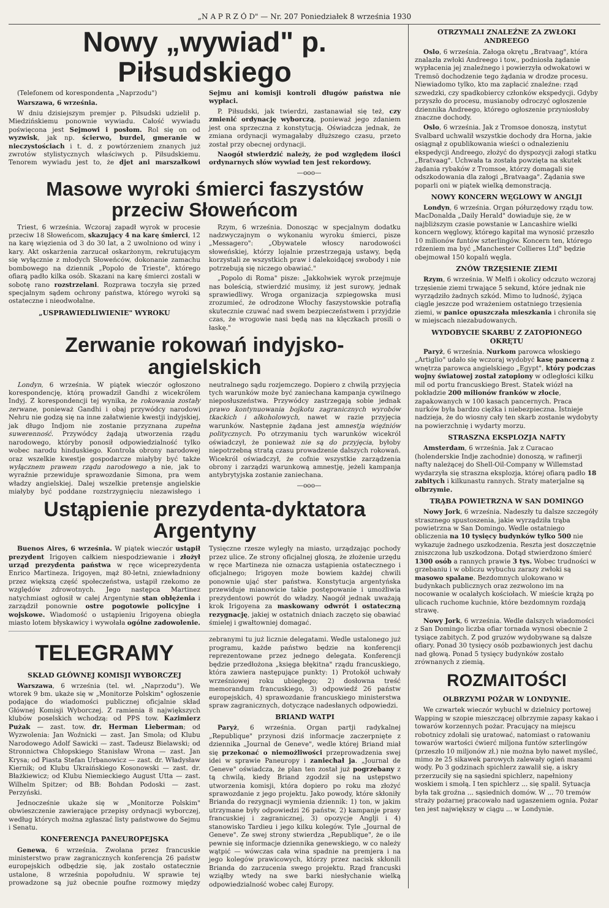„N A P R Z Ó D" — Nr. 207 Poniedziałek 8 września 1930
Nowy „wywiad" p. Piłsudskiego
(Telefonem od korespondenta „Naprzodu")
Warszawa, 6 września.
W dniu dzisiejszym premjer p. Piłsudski udzielił p. Miedzińskiemu ponownie wywiadu. Całość wywiadu poświęcona jest Sejmowi i posłom. Rol się on od wyzwisk, jak np. ścierwo, burdel, gmeranie w nieczystościach i t. d. z powtórzeniem znanych już zwrotów stylistycznych właściwych p. Piłsudskiemu. Tenorem wywiadu jest to, że djet ani marszałkowi Sejmu ani komisji kontroli długów państwa nie wypłaci.
P. Piłsudski, jak twierdzi, zastanawiał się też, czy zmienić ordynację wyborczą, ponieważ jego zdaniem jest ona sprzeczna z konstytucją. Oświadcza jednak, że zmiana ordynacji wymagałaby dłuższego czasu, przeto został przy obecnej ordynacji.
Naogół stwierdzić należy, że pod względem ilości ordynarnych słów wywiad ten jest rekordowy.
—ooo—
Masowe wyroki śmierci faszystów przeciw Słoweńcom
Triest, 6 września. Wczoraj zapadł wyrok w procesie przeciw 18 Słoweńcom, skazujący 4 na karę śmierci, 12 na karę więzienia od 3 do 30 lat, a 2 uwolniono od winy i kary. Akt oskarżenia zarzucał oskarżonym, rekrutującym się wyłącznie z młodych Słoweńców, dokonanie zamachu bombowego na dziennik „Popolo de Trieste", którego ofiarą padło kilka osób. Skazani na karę śmierci zostali w sobotę rano rozstrzelani. Rozprawa toczyła się przed specjalnym sądem ochrony państwa, którego wyroki są ostateczne i nieodwołalne.
„USPRAWIEDLIWIENIE" WYROKU
Rzym, 6 września. Donosząc w specjalnym dodatku nadzwyczajnym o wykonaniu wyroku śmierci, pisze „Messagero": „Obywatele włoscy narodowości słoweńskiej, którzy lojalnie przestrzegają ustawy, będą korzystali ze wszystkich praw i dalekoidącej swobody i nie potrzebują się niczego obawiać."
„Popolo di Roma" pisze: „Jakkolwiek wyrok przejmuje nas boleścią, stwierdzić musimy, iż jest surowy, jednak sprawiedliwy. Wroga organizacja szpiegowska musi zrozumieć, że odrodzone Włochy faszystowskie potrafią skutecznie czuwać nad swem bezpieczeństwem i przyjdzie czas, że wrogowie nasi będą nas na klęczkach prosili o łaskę."
Zerwanie rokowań indyjsko-angielskich
Londyn, 6 września. W piątek wieczór ogłoszono korespondencję, którą prowadził Gandhi z wicekrólem Indyj. Z korespondencji tej wynika, że rokowania zostały zerwane, ponieważ Gandhi i obaj przywódcy narodowi Nehru nie godzą się na inne załatwienie kwestji indyjskiej, jak długo Indjom nie zostanie przyznana zupełna suwerenność. Przywódcy żądają utworzenia rządu narodowego, któryby ponosił odpowiedzialność tylko wobec narodu hinduskiego. Kontrola obrony narodowej oraz wszelkie kwestje gospodarcze miałyby być także wyłącznem prawem rządu narodowego a nie, jak to wyraźnie przewiduje sprawozdanie Simona, pra wem władzy angielskiej. Dalej wszelkie pretensje angielskie miałyby być poddane rozstrzygnięciu niezawisłego i neutralnego sądu rozjemczego. Dopiero z chwilą przyjęcia tych warunków może być zaniechana kampanja cywilnego nieposłuszeństwa. Przywódcy zastrzegają sobie jednak prawo kontynuowania bojkotu zagranicznych wyrobów tkackich i alkoholowych, nawet w razie przyjęcia warunków. Następnie żądana jest amnestja więźniów politycznych. Po otrzymaniu tych warunków wicekról oświadczył, że ponieważ nie są do przyjęcia, byłoby niepotrzebną stratą czasu prowadzenie dalszych rokowań. Wicekról oświadczył, że cofnie wszystkie zarządzenia obrony i zarządzi warunkową amnestję, jeżeli kampanja antybrytyjska zostanie zaniechana.
—ooo—
Ustąpienie prezydenta-dyktatora Argentyny
Buenos Aires, 6 września. W piątek wieczór ustąpił prezydent Irigoyen całkiem niespodziewanie i złożył urząd prezydenta państwa w ręce wiceprezydenta Enrico Martineza. Irigoyen, mąż 80-letni, zniewładniony przez większą część społeczeństwa, ustąpił rzekomo ze względów zdrowotnych. Jego następca Martinez natychmiast ogłosił w całej Argentynie stan oblężenia i zarządził ponownie ostre pogotowie policyjne i wojskowe. Wiadomość o ustąpieniu Irigoyena obiegła miasto lotem błyskawicy i wywołała ogólne zadowolenie. Tysięczne rzesze wyległy na miasto, urządzając pochody przez ulice. Ze strony oficjalnej głoszą, że złożenie urzędu w ręce Martineza nie oznacza ustąpienia ostatecznego i oficjalnego; Irigoyen może bowiem każdej chwili ponownie ująć ster państwa. Konstytucja argentyńska przewiduje mianowicie takie postępowanie i umożliwia prezydentowi powrót do władzy. Naogół jednak uważają krok Irigoyena za maskowany odwrót i ostateczną rezygnację, jakiej w ostatnich dniach zaczęto się obawiać śmielej i gwałtowniej domagać.
TELEGRAMY
SKŁAD GŁÓWNEJ KOMISJI WYBORCZEJ
Warszawa, 6 września (tel. wł. „Naprzodu"). We wtorek 9 bm. ukaże się w „Monitorze Polskim" ogłoszenie podające do wiadomości publicznej oficjalnie skład Głównej Komisji Wyborczej. Z ramienia 8 największych klubów poselskich wchodzą: od PPS tow. Kazimierz Pużak — zast. tow. dr. Herman Lieberman; od Wyzwolenia: Jan Woźnicki — zast. Jan Smola; od Klubu Narodowego Adolf Sawicki — zast. Tadeusz Bielawski; od Stronnictwa Chłopskiego Stanisław Wrona — zast. Jan Krysa; od Piasta Stefan Urbanowicz — zast. dr. Władysław Kiernik; od Klubu Ukraińskiego Kosonowski — zast. dr. Błażkiewicz; od Klubu Niemieckiego August Utta — zast. Wilhelm Spitzer; od BB: Bohdan Podoski — zast. Perzyński.
Jednocześnie ukaże się w „Monitorze Polskim" obwieszczenie zawierające przepisy ordynacji wyborczej, według których można zgłaszać listy państwowe do Sejmu i Senatu.
KONFERENCJA PANEUROPEJSKA
Genewa, 6 września. Zwołana przez francuskie ministerstwo praw zagranicznych konferencja 26 państw europejskich odbędzie się, jak zostało ostatecznie ustalone, 8 września popołudniu. W sprawie tej prowadzone są już obecnie poufne rozmowy między zebranymi tu już licznie delegatami. Wedle ustalonego już programu, każde państwo będzie na konferencji reprezentowane przez jednego delegata. Konferencji będzie przedłożona „księga błękitna" rządu francuskiego, która zawiera następujące punkty: 1) Protokół uchwały wrześniowej roku ubiegłego; 2) dosłowna treść memorandum francuskiego, 3) odpowiedź 26 państw europejskich, 4) sprawozdanie francuskiego ministerstwa spraw zagranicznych, dotyczące nadesłanych odpowiedzi.
BRIAND WATPI
Paryż, 6 września. Organ partji radykalnej „Republique" przynosi dziś informacje zaczerpnięte z dziennika „Journal de Geneve", wedle której Briand miał się przekonać o niemożliwości przeprowadzenia swej idei w sprawie Paneuropy i zaniechał ja. „Journal de Geneve" oświadcza, że plan ten został już pogrzebany z tą chwilą, kiedy Briand zgodził się na ustępstwo utworzenia komisji, która dopiero po roku ma złożyć sprawozdanie z jego projektu. Jako powody, które skłoniły Brianda do rezygnacji wymienia dziennik: 1) ton, w jakim utrzymane były odpowiedzi 26 państw, 2) kampanje prasy francuskiej i zagranicznej, 3) opozycje Anglji i 4) stanowisko Tardieu i jego kilku kolegów. Tyle „Journal de Geneve". Ze swej strony stwierdza „Republique", że o ile pewnie się informacje dziennika genewskiego, w co należy wątpić — wówczas cała wina spadnie na premjera i na jego kolegów prawicowych, którzy przez nacisk skłonili Brianda do zarzucenia swego projektu. Rząd francuski wziąłby wtedy na swe barki niesłychanie wielką odpowiedzialność wobec całej Europy.
OTRZYMALI ZNALEŹNE ZA ZWŁOKI ANDREEGO
Oslo, 6 września. Załoga okrętu „Bratvaag", która znalazła zwłoki Andreego i tow., podniosła żądanie wypłacenia jej znaleźnego i powierzyła odwokatowi w Tremsö dochodzenie tego żądania w drodze procesu. Niewiadomo tylko, kto ma zapłacić znaleźne: rząd szwedzki, czy spadkobiercy członków ekspedycji. Gdyby przyszło do procesu, musianoby odroczyć ogłoszenie dziennika Andreego, którego ogłoszenie przyniosłoby znaczne dochody.
Oslo, 6 września. Jak z Tromsoe donoszą, instytut Svalbard uchwalił wszystkie dochody dra Horna, jakie osiągnął z opublikowania wieści o odnalezieniu ekspedycji Andreego, złożyć do dyspozycji załogi statku „Bratvaag". Uchwała ta została powzięta na skutek żądania rybaków z Tromsoe, którzy domagali się odszkodowania dla załogi „Bratvaaga". Żądania swe poparli oni w piątek wielką demonstracją.
NOWY KONCERN WĘGLOWY W ANGLJI
Londyn, 6 września. Organ półurzędowy rządu tow. MacDonalda „Daily Herald" dowiaduje się, że w najbliższym czasie powstanie w Lancashire wielki koncern węglowy, którego kapitał ma wynosić przeszło 10 milionów funtów szterlingów. Koncern ten, którego rdzeniem ma być „Manchester Collieres Ltd" będzie obejmował 150 kopalń węgla.
ZNÓW TRZĘSIENIE ZIEMI
Rzym, 6 września. W Melfi i okolicy odczuto wczoraj trzęsienie ziemi trwające 5 sekund, które jednak nie wyrządziło żadnych szkód. Mimo to ludność, żyjąca ciągle jeszcze pod wrażeniem ostatniego trzęsienia ziemi, w panice opuszczała mieszkania i chroniła się w miejscach niezabudowanych.
WYDOBYCIE SKARBU Z ZATOPIONEGO OKRĘTU
Paryż, 6 września. Nurkom parowca włoskiego „Artiglio" udało się wczoraj wydobyć kasę pancerną z wnętrza parowca angielskiego „Egypt", który podczas wojny światowej został zatopiony w odległości kilku mil od portu francuskiego Brest. Statek wiózł na pokładzie 200 milionów franków w złocie, zapakowanych w 100 kasach pancernych. Praca nurków była bardzo ciężka i niebezpieczna. Istnieje nadzieja, że do wiosny cały ten skarb zostanie wydobyty na powierzchnię i wydarty morzu.
STRASZNA EKSPLOZJA NAFTY
Amsterdam, 6 września. Jak z Curacao (holenderskie Indje zachodnie) donoszą, w rafinerji nafty należącej do Shell-Oil-Company w Willemstad wydarzyła się straszna eksplozja, której ofiarą padło 18 zabitych i kilkunastu rannych. Straty materjalne są olbrzymie.
TRĄBA POWIETRZNA W SAN DOMINGO
Nowy Jork, 6 września. Nadeszły tu dalsze szczegóły strasznego spustoszenia, jakie wyrządziła trąba powietrzna w San Domingo. Wedle ostatniego obliczenia na 10 tysięcy budynków tylko 500 nie wykazuje żadnego uszkodzenia. Reszta jest doszczętnie zniszczona lub uszkodzona. Dotąd stwierdzono śmierć 1300 osób a rannych prawie 3 tys. Wobec trudności w grzebaniu i w obliczu wybuchu zarazy zwłoki są masowo spalane. Bezdomnych ulokowano w budynkach publicznych oraz zezwolono im na nocowanie w ocalałych kościołach. W mieście krążą po ulicach ruchome kuchnie, które bezdomnym rozdają strawę.
Nowy Jork, 6 września. Wedle dalszych wiadomości z San Domingo liczba ofiar tornada wynosi obecnie 2 tysiące zabitych. Z pod gruzów wydobywane są dalsze ofiary. Ponad 30 tysięcy osób pozbawionych jest dachu nad głową. Ponad 5 tysięcy budynków zostało zrównanych z ziemią.
ROZMAITOŚCI
OLBRZYMI POŻAR W LONDYNIE.
We czwartek wieczór wybuchł w dzielnicy portowej Wapping w szopie mieszczącej olbrzymie zapasy kakao i towarów korzennych pożar. Pracujący na miejscu robotnicy zdołali się uratować, natomiast o ratowaniu towarów wartości ćwierć miljona funtów szterlingów (przeszło 10 miljonów zł.) nie można było nawet myśleć, mimo że 25 sikawek parowych zalewały ogień masami wody. Po 3 godzinach spichlerz zawalił się, a iskry przerzuciły się na sąsiedni spichlerz, napełniony woskiem i smołą. I ten spichlerz ... się spalił. Sytuacja była tak groźna ... sąsiednich domów. W ... 70 tremów straży pożarnej pracowało nad ugaszeniem ognia. Pożar ten jest największy w ciągu ... w Londynie.